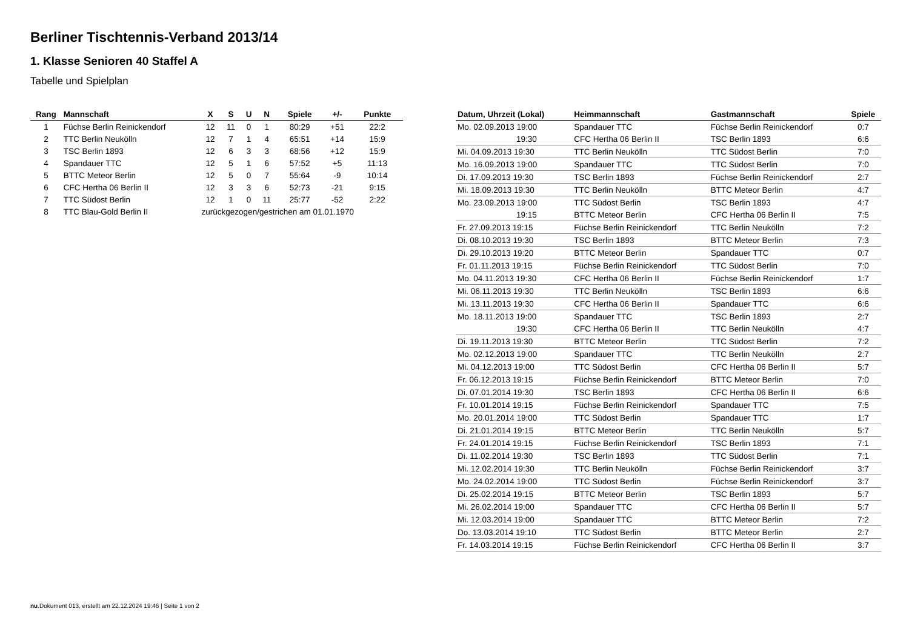Berliner Tischtennis-Verband 2013/14
1. Klasse Senioren 40 Staffel A
Tabelle und Spielplan
| Rang | Mannschaft | X | S | U | N | Spiele | +/- | Punkte |
| --- | --- | --- | --- | --- | --- | --- | --- | --- |
| 1 | Füchse Berlin Reinickendorf | 12 | 11 | 0 | 1 | 80:29 | +51 | 22:2 |
| 2 | TTC Berlin Neukölln | 12 | 7 | 1 | 4 | 65:51 | +14 | 15:9 |
| 3 | TSC Berlin 1893 | 12 | 6 | 3 | 3 | 68:56 | +12 | 15:9 |
| 4 | Spandauer TTC | 12 | 5 | 1 | 6 | 57:52 | +5 | 11:13 |
| 5 | BTTC Meteor Berlin | 12 | 5 | 0 | 7 | 55:64 | -9 | 10:14 |
| 6 | CFC Hertha 06 Berlin II | 12 | 3 | 3 | 6 | 52:73 | -21 | 9:15 |
| 7 | TTC Südost Berlin | 12 | 1 | 0 | 11 | 25:77 | -52 | 2:22 |
| 8 | TTC Blau-Gold Berlin II | zurückgezogen/gestrichen am 01.01.1970 | | | | | | |
| Datum, Uhrzeit (Lokal) | Heimmannschaft | Gastmannschaft | Spiele |
| --- | --- | --- | --- |
| Mo. 02.09.2013 19:00 | Spandauer TTC | Füchse Berlin Reinickendorf | 0:7 |
| 19:30 | CFC Hertha 06 Berlin II | TSC Berlin 1893 | 6:6 |
| Mi. 04.09.2013 19:30 | TTC Berlin Neukölln | TTC Südost Berlin | 7:0 |
| Mo. 16.09.2013 19:00 | Spandauer TTC | TTC Südost Berlin | 7:0 |
| Di. 17.09.2013 19:30 | TSC Berlin 1893 | Füchse Berlin Reinickendorf | 2:7 |
| Mi. 18.09.2013 19:30 | TTC Berlin Neukölln | BTTC Meteor Berlin | 4:7 |
| Mo. 23.09.2013 19:00 | TTC Südost Berlin | TSC Berlin 1893 | 4:7 |
| 19:15 | BTTC Meteor Berlin | CFC Hertha 06 Berlin II | 7:5 |
| Fr. 27.09.2013 19:15 | Füchse Berlin Reinickendorf | TTC Berlin Neukölln | 7:2 |
| Di. 08.10.2013 19:30 | TSC Berlin 1893 | BTTC Meteor Berlin | 7:3 |
| Di. 29.10.2013 19:20 | BTTC Meteor Berlin | Spandauer TTC | 0:7 |
| Fr. 01.11.2013 19:15 | Füchse Berlin Reinickendorf | TTC Südost Berlin | 7:0 |
| Mo. 04.11.2013 19:30 | CFC Hertha 06 Berlin II | Füchse Berlin Reinickendorf | 1:7 |
| Mi. 06.11.2013 19:30 | TTC Berlin Neukölln | TSC Berlin 1893 | 6:6 |
| Mi. 13.11.2013 19:30 | CFC Hertha 06 Berlin II | Spandauer TTC | 6:6 |
| Mo. 18.11.2013 19:00 | Spandauer TTC | TSC Berlin 1893 | 2:7 |
| 19:30 | CFC Hertha 06 Berlin II | TTC Berlin Neukölln | 4:7 |
| Di. 19.11.2013 19:30 | BTTC Meteor Berlin | TTC Südost Berlin | 7:2 |
| Mo. 02.12.2013 19:00 | Spandauer TTC | TTC Berlin Neukölln | 2:7 |
| Mi. 04.12.2013 19:00 | TTC Südost Berlin | CFC Hertha 06 Berlin II | 5:7 |
| Fr. 06.12.2013 19:15 | Füchse Berlin Reinickendorf | BTTC Meteor Berlin | 7:0 |
| Di. 07.01.2014 19:30 | TSC Berlin 1893 | CFC Hertha 06 Berlin II | 6:6 |
| Fr. 10.01.2014 19:15 | Füchse Berlin Reinickendorf | Spandauer TTC | 7:5 |
| Mo. 20.01.2014 19:00 | TTC Südost Berlin | Spandauer TTC | 1:7 |
| Di. 21.01.2014 19:15 | BTTC Meteor Berlin | TTC Berlin Neukölln | 5:7 |
| Fr. 24.01.2014 19:15 | Füchse Berlin Reinickendorf | TSC Berlin 1893 | 7:1 |
| Di. 11.02.2014 19:30 | TSC Berlin 1893 | TTC Südost Berlin | 7:1 |
| Mi. 12.02.2014 19:30 | TTC Berlin Neukölln | Füchse Berlin Reinickendorf | 3:7 |
| Mo. 24.02.2014 19:00 | TTC Südost Berlin | Füchse Berlin Reinickendorf | 3:7 |
| Di. 25.02.2014 19:15 | BTTC Meteor Berlin | TSC Berlin 1893 | 5:7 |
| Mi. 26.02.2014 19:00 | Spandauer TTC | CFC Hertha 06 Berlin II | 5:7 |
| Mi. 12.03.2014 19:00 | Spandauer TTC | BTTC Meteor Berlin | 7:2 |
| Do. 13.03.2014 19:10 | TTC Südost Berlin | BTTC Meteor Berlin | 2:7 |
| Fr. 14.03.2014 19:15 | Füchse Berlin Reinickendorf | CFC Hertha 06 Berlin II | 3:7 |
nu.Dokument 013, erstellt am 22.12.2024 19:46 | Seite 1 von 2